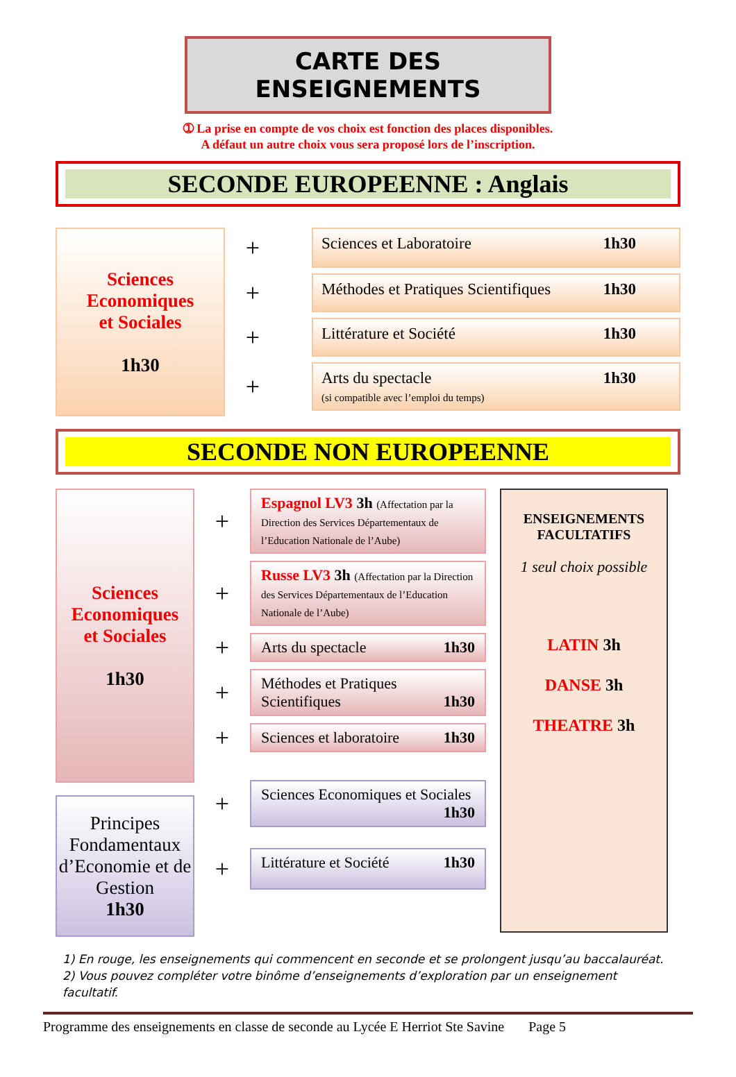CARTE DES ENSEIGNEMENTS
➀ La prise en compte de vos choix est fonction des places disponibles.
A défaut un autre choix vous sera proposé lors de l’inscription.
SECONDE EUROPEENNE : Anglais
Sciences
Economiques
et Sociales
1h30
+
Sciences et Laboratoire 1h30
+
Méthodes et Pratiques Scientifiques 1h30
+
Littérature et Société 1h30
+
Arts du spectacle 1h30
(si compatible avec l’emploi du temps)
SECONDE NON EUROPEENNE
Sciences
Economiques
et Sociales
1h30
Principes Fondamentaux d’Economie et de Gestion
1h30
+
Espagnol LV3 3h (Affectation par la Direction des Services Départementaux de l’Education Nationale de l’Aube)
+
Russe LV3 3h (Affectation par la Direction des Services Départementaux de l’Education Nationale de l’Aube)
+
Arts du spectacle 1h30
+
Méthodes et Pratiques Scientifiques 1h30
+
Sciences et laboratoire 1h30
+
Sciences Economiques et Sociales 1h30
+
Littérature et Société 1h30
ENSEIGNEMENTS
FACULTATIFS
1 seul choix possible
LATIN 3h
DANSE 3h
THEATRE 3h
1) En rouge, les enseignements qui commencent en seconde et se prolongent jusqu’au baccalauréat.
2) Vous pouvez compléter votre binôme d’enseignements d’exploration par un enseignement facultatif.
Programme des enseignements en classe de seconde au Lycée E Herriot Ste Savine Page 5